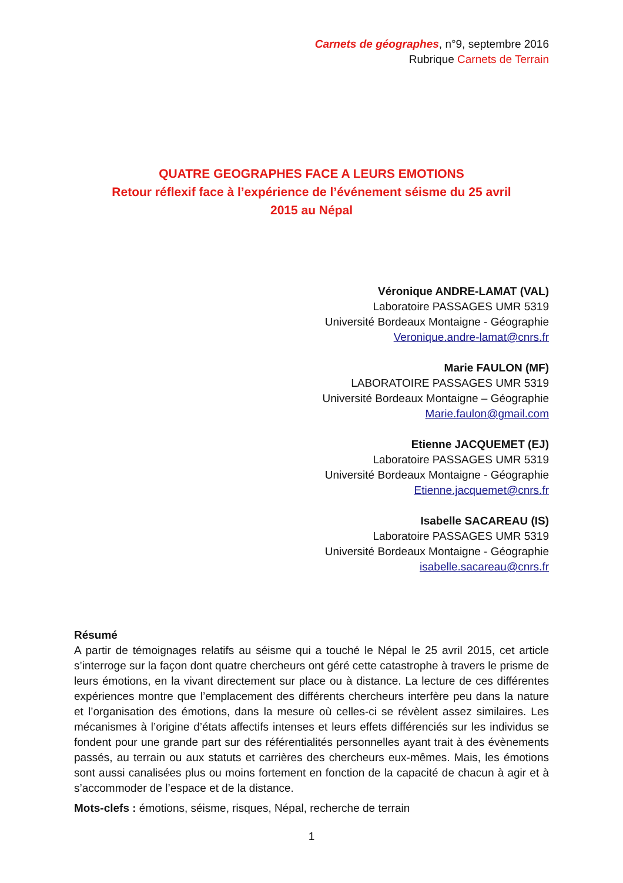Carnets de géographes, n°9, septembre 2016
Rubrique Carnets de Terrain
QUATRE GEOGRAPHES FACE A LEURS EMOTIONS
Retour réflexif face à l’expérience de l’événement séisme du 25 avril
2015 au Népal
Véronique ANDRE-LAMAT (VAL)
Laboratoire PASSAGES UMR 5319
Université Bordeaux Montaigne - Géographie
Veronique.andre-lamat@cnrs.fr
Marie FAULON (MF)
LABORATOIRE PASSAGES UMR 5319
Université Bordeaux Montaigne – Géographie
Marie.faulon@gmail.com
Etienne JACQUEMET (EJ)
Laboratoire PASSAGES UMR 5319
Université Bordeaux Montaigne - Géographie
Etienne.jacquemet@cnrs.fr
Isabelle SACAREAU (IS)
Laboratoire PASSAGES UMR 5319
Université Bordeaux Montaigne - Géographie
isabelle.sacareau@cnrs.fr
Résumé
A partir de témoignages relatifs au séisme qui a touché le Népal le 25 avril 2015, cet article s’interroge sur la façon dont quatre chercheurs ont géré cette catastrophe à travers le prisme de leurs émotions, en la vivant directement sur place ou à distance. La lecture de ces différentes expériences montre que l’emplacement des différents chercheurs interfère peu dans la nature et l’organisation des émotions, dans la mesure où celles-ci se révèlent assez similaires. Les mécanismes à l’origine d’états affectifs intenses et leurs effets différenciés sur les individus se fondent pour une grande part sur des référentialités personnelles ayant trait à des évènements passés, au terrain ou aux statuts et carrières des chercheurs eux-mêmes. Mais, les émotions sont aussi canalisées plus ou moins fortement en fonction de la capacité de chacun à agir et à s’accommoder de l’espace et de la distance.
Mots-clefs : émotions, séisme, risques, Népal, recherche de terrain
1